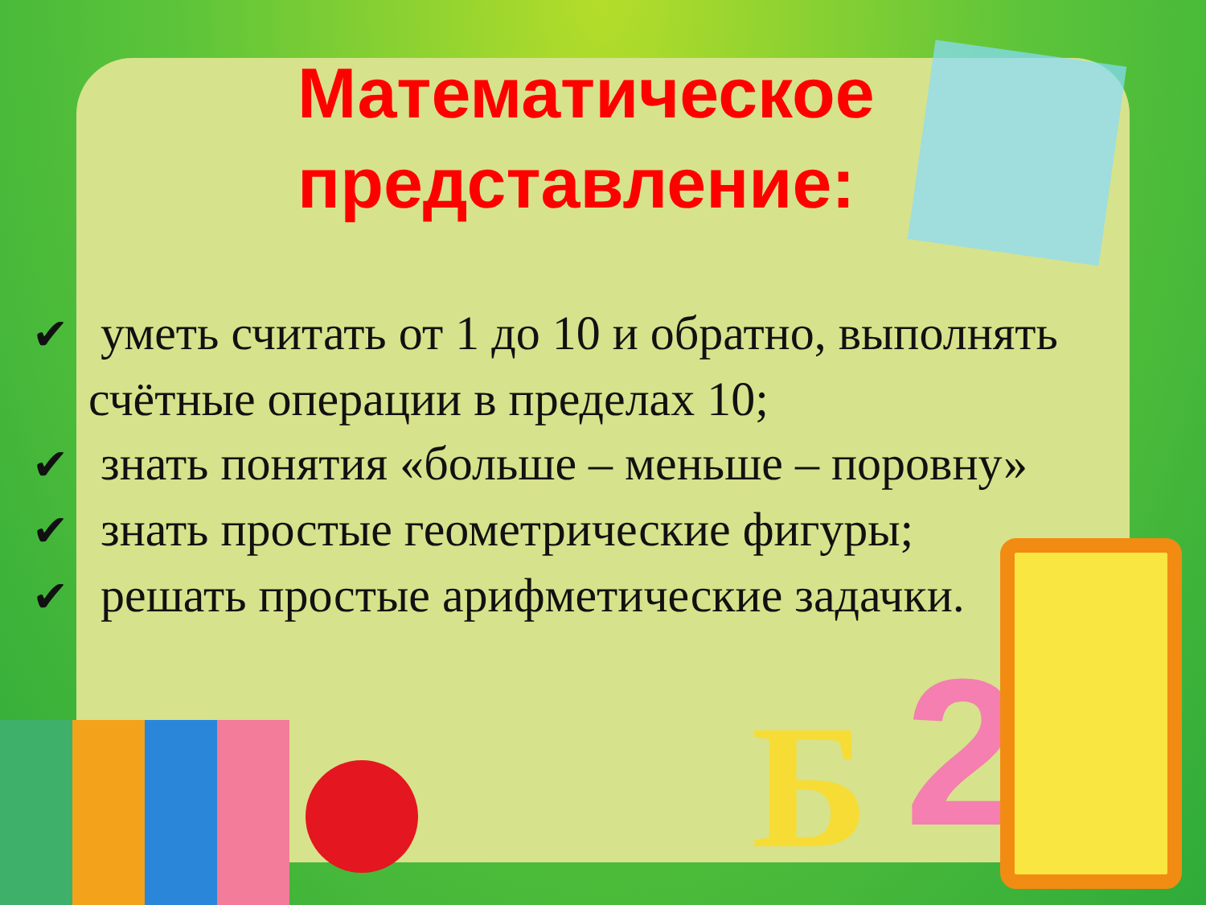Б 2
Математическое представление:
✔ уметь считать от 1 до 10 и обратно, выполнять счётные операции в пределах 10;
✔ знать понятия «больше – меньше – поровну»
✔ знать простые геометрические фигуры;
✔ решать простые арифметические задачки.